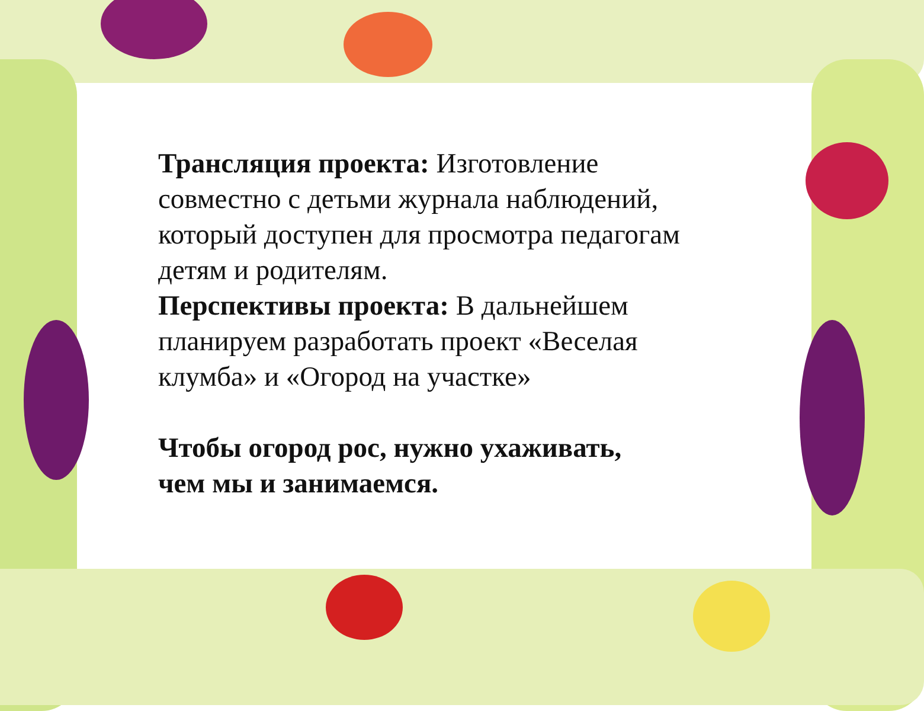Трансляция проекта: Изготовление совместно с детьми журнала наблюдений, который доступен для просмотра педагогам детям и родителям.
Перспективы проекта: В дальнейшем планируем разработать проект «Веселая клумба» и «Огород на участке»
Чтобы огород рос, нужно ухаживать,
чем мы и занимаемся.